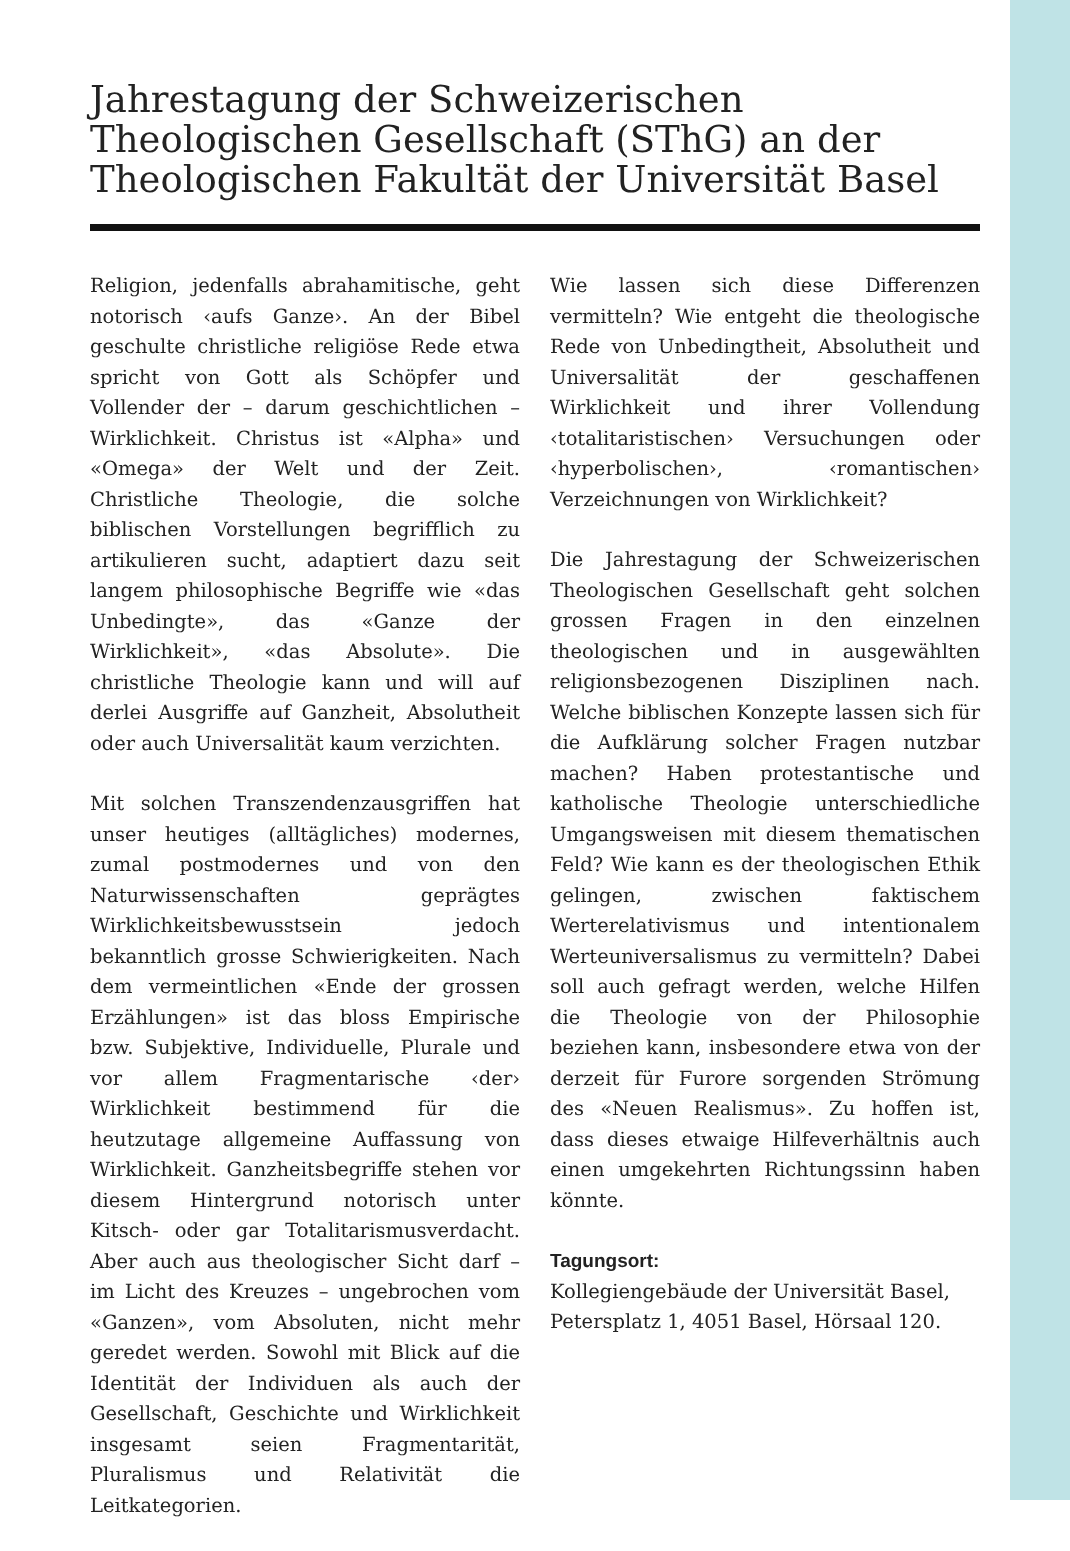Jahrestagung der Schweizerischen Theologischen Gesellschaft (SThG) an der Theologischen Fakultät der Universität Basel
Religion, jedenfalls abrahamitische, geht notorisch ‹aufs Ganze›. An der Bibel geschulte christliche religiöse Rede etwa spricht von Gott als Schöpfer und Vollender der – darum geschichtlichen – Wirklichkeit. Christus ist «Alpha» und «Omega» der Welt und der Zeit. Christliche Theologie, die solche biblischen Vorstellungen begrifflich zu artikulieren sucht, adaptiert dazu seit langem philosophische Begriffe wie «das Unbedingte», das «Ganze der Wirklichkeit», «das Absolute». Die christliche Theologie kann und will auf derlei Ausgriffe auf Ganzheit, Absolutheit oder auch Universalität kaum verzichten.
Mit solchen Transzendenzausgriffen hat unser heutiges (alltägliches) modernes, zumal postmodernes und von den Naturwissenschaften geprägtes Wirklichkeitsbewusstsein jedoch bekanntlich grosse Schwierigkeiten. Nach dem vermeintlichen «Ende der grossen Erzählungen» ist das bloss Empirische bzw. Subjektive, Individuelle, Plurale und vor allem Fragmentarische ‹der› Wirklichkeit bestimmend für die heutzutage allgemeine Auffassung von Wirklichkeit. Ganzheitsbegriffe stehen vor diesem Hintergrund notorisch unter Kitsch- oder gar Totalitarismusverdacht. Aber auch aus theologischer Sicht darf – im Licht des Kreuzes – ungebrochen vom «Ganzen», vom Absoluten, nicht mehr geredet werden. Sowohl mit Blick auf die Identität der Individuen als auch der Gesellschaft, Geschichte und Wirklichkeit insgesamt seien Fragmentarität, Pluralismus und Relativität die Leitkategorien.
Wie lassen sich diese Differenzen vermitteln? Wie entgeht die theologische Rede von Unbedingtheit, Absolutheit und Universalität der geschaffenen Wirklichkeit und ihrer Vollendung ‹totalitaristischen› Versuchungen oder ‹hyperbolischen›, ‹romantischen› Verzeichnungen von Wirklichkeit?
Die Jahrestagung der Schweizerischen Theologischen Gesellschaft geht solchen grossen Fragen in den einzelnen theologischen und in ausgewählten religionsbezogenen Disziplinen nach. Welche biblischen Konzepte lassen sich für die Aufklärung solcher Fragen nutzbar machen? Haben protestantische und katholische Theologie unterschiedliche Umgangsweisen mit diesem thematischen Feld? Wie kann es der theologischen Ethik gelingen, zwischen faktischem Werterelativismus und intentionalem Werteuniversalismus zu vermitteln? Dabei soll auch gefragt werden, welche Hilfen die Theologie von der Philosophie beziehen kann, insbesondere etwa von der derzeit für Furore sorgenden Strömung des «Neuen Realismus». Zu hoffen ist, dass dieses etwaige Hilfeverhältnis auch einen umgekehrten Richtungssinn haben könnte.
Tagungsort:
Kollegiengebäude der Universität Basel, Petersplatz 1, 4051 Basel, Hörsaal 120.